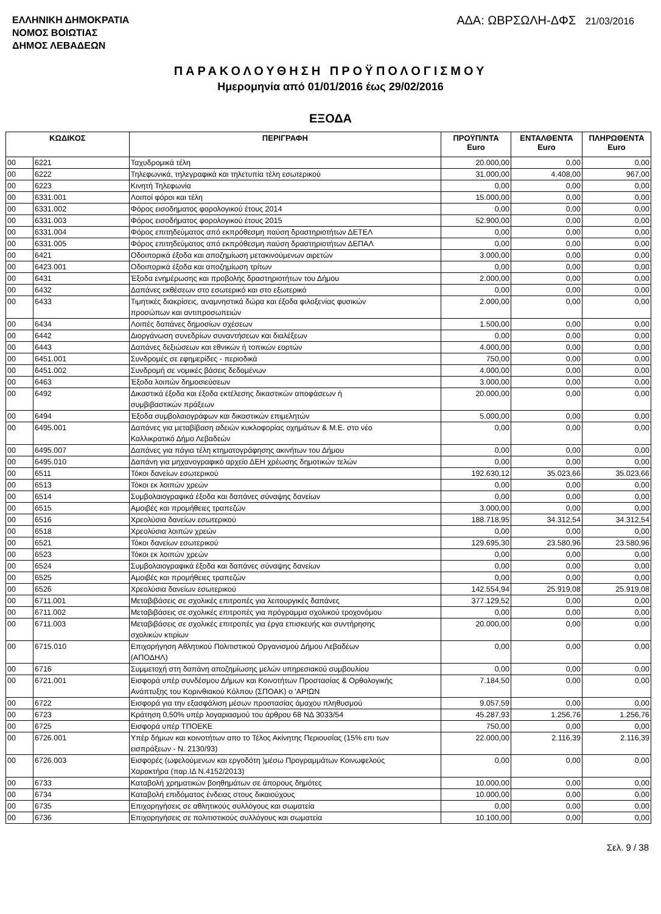ΕΛΛΗΝΙΚΗ ΔΗΜΟΚΡΑΤΙΑ
ΝΟΜΟΣ ΒΟΙΩΤΙΑΣ
ΔΗΜΟΣ ΛΕΒΑΔΕΩΝ
ΑΔΑ: ΩΒΡΣΩΛΗ-ΔΦΣ 21/03/2016
ΠΑΡΑΚΟΛΟΥΘΗΣΗ ΠΡΟΫΠΟΛΟΓΙΣΜΟΥ
Ημερομηνία από 01/01/2016 έως 29/02/2016
ΕΞΟΔΑ
| ΚΩΔΙΚΟΣ | | ΠΕΡΙΓΡΑΦΗ | ΠΡΟΫΠ/ΝΤΑ Euro | ΕΝΤΑΛΘΕΝΤΑ Euro | ΠΛΗΡΩΘΕΝΤΑ Euro |
| --- | --- | --- | --- | --- | --- |
| 00 | 6221 | Ταχυδρομικά τέλη | 20.000,00 | 0,00 | 0,00 |
| 00 | 6222 | Τηλεφωνικά, τηλεγραφικά και τηλετυπία τέλη εσωτερικού | 31.000,00 | 4.408,00 | 967,00 |
| 00 | 6223 | Κινητή Τηλεφωνία | 0,00 | 0,00 | 0,00 |
| 00 | 6331.001 | Λοιποί φόροι και τέλη | 15.000,00 | 0,00 | 0,00 |
| 00 | 6331.002 | Φόρος εισοδηματος φορολογικού έτους 2014 | 0,00 | 0,00 | 0,00 |
| 00 | 6331.003 | Φόρος εισοδήματος φορολογικού έτους 2015 | 52.900,00 | 0,00 | 0,00 |
| 00 | 6331.004 | Φόρος επιτηδεύματος από εκπρόθεσμη παύση δραστηριοτήτων ΔΕΤΕΛ | 0,00 | 0,00 | 0,00 |
| 00 | 6331.005 | Φόρος επιτηδεύματος από εκπρόθεσμη παύση δραστηριοτήτων ΔΕΠΑΛ | 0,00 | 0,00 | 0,00 |
| 00 | 6421 | Οδοιπορικά έξοδα και αποζημίωση μετακινούμενων αιρετών | 3.000,00 | 0,00 | 0,00 |
| 00 | 6423.001 | Οδοιπορικά έξοδα και αποζημίωση τρίτων | 0,00 | 0,00 | 0,00 |
| 00 | 6431 | Έξοδα ενημέρωσης και προβολής δραστηριοτήτων του Δήμου | 2.000,00 | 0,00 | 0,00 |
| 00 | 6432 | Δαπάνες εκθέσεων στο εσωτερικό και στο εξωτερικό | 0,00 | 0,00 | 0,00 |
| 00 | 6433 | Τιμητικές διακρίσεις, αναμνηστικά δώρα και έξοδα φιλοξενίας φυσικών προσώπων και αντιπροσωπειών | 2.000,00 | 0,00 | 0,00 |
| 00 | 6434 | Λοιπές δαπάνες δημοσίων σχέσεων | 1.500,00 | 0,00 | 0,00 |
| 00 | 6442 | Διοργάνωση συνεδρίων συναντήσεων και διαλέξεων | 0,00 | 0,00 | 0,00 |
| 00 | 6443 | Δαπάνες δεξιώσεων και εθνικών ή τοπικών εορτών | 4.000,00 | 0,00 | 0,00 |
| 00 | 6451.001 | Συνδρομές σε εφημερίδες - περιοδικά | 750,00 | 0,00 | 0,00 |
| 00 | 6451.002 | Συνδρομή σε νομικές βάσεις δεδομένων | 4.000,00 | 0,00 | 0,00 |
| 00 | 6463 | Έξοδα λοιπών δημοσιεύσεων | 3.000,00 | 0,00 | 0,00 |
| 00 | 6492 | Δικαστικά έξοδα και έξοδα εκτέλεσης δικαστικών αποφάσεων ή συμβιβαστικών πράξεων | 20.000,00 | 0,00 | 0,00 |
| 00 | 6494 | Έξοδα συμβολαιογράφων και δικαστικών επιμελητών | 5.000,00 | 0,00 | 0,00 |
| 00 | 6495.001 | Δαπάνες για μεταβίβαση αδειών κυκλοφορίας οχημάτων & Μ.Ε. στο νέο Καλλικρατικό Δήμο Λεβαδεών | 0,00 | 0,00 | 0,00 |
| 00 | 6495.007 | Δαπάνες για πάγια τέλη κτηματογράφησης ακινήτων του Δήμου | 0,00 | 0,00 | 0,00 |
| 00 | 6495.010 | Δαπάνη για μηχανογραφικό αρχείο ΔΕΗ χρέωσης δημοτικών τελών | 0,00 | 0,00 | 0,00 |
| 00 | 6511 | Τόκοι δανείων εσωτερικού | 192.630,12 | 35.023,66 | 35.023,66 |
| 00 | 6513 | Τόκοι εκ λοιπών χρεών | 0,00 | 0,00 | 0,00 |
| 00 | 6514 | Συμβολαιογραφικά έξοδα και δαπάνες σύναψης δανείων | 0,00 | 0,00 | 0,00 |
| 00 | 6515 | Αμοιβές και προμήθειες τραπεζών | 3.000,00 | 0,00 | 0,00 |
| 00 | 6516 | Χρεολύσια δανείων εσωτερικού | 188.718,95 | 34.312,54 | 34.312,54 |
| 00 | 6518 | Χρεολύσια λοιπών χρεών | 0,00 | 0,00 | 0,00 |
| 00 | 6521 | Τόκοι δανείων εσωτερικού | 129.695,30 | 23.580,96 | 23.580,96 |
| 00 | 6523 | Τόκοι εκ λοιπών χρεών | 0,00 | 0,00 | 0,00 |
| 00 | 6524 | Συμβολαιογραφικά έξοδα και δαπάνες σύναψης δανείων | 0,00 | 0,00 | 0,00 |
| 00 | 6525 | Αμοιβές και προμήθειες τραπεζών | 0,00 | 0,00 | 0,00 |
| 00 | 6526 | Χρεολύσια δανείων εσωτερικού | 142.554,94 | 25.919,08 | 25.919,08 |
| 00 | 6711.001 | Μεταβιβάσεις σε σχολικές επιτροπές για λειτουργικές δαπάνες | 377.129,52 | 0,00 | 0,00 |
| 00 | 6711.002 | Μεταβιβάσεις σε σχολικές επιτροπές για πρόγραμμα σχολικού τροχονόμου | 0,00 | 0,00 | 0,00 |
| 00 | 6711.003 | Μεταβιβάσεις σε σχολικές επιτροπές για έργα επισκευής και συντήρησης σχολικών κτιρίων | 20.000,00 | 0,00 | 0,00 |
| 00 | 6715.010 | Επιχορήγηση Αθλητικού Πολιτιστικού Οργανισμού Δήμου Λεβαδέων (ΑΠΟΔΗΛ) | 0,00 | 0,00 | 0,00 |
| 00 | 6716 | Συμμετοχή στη δαπάνη αποζημίωσης μελών υπηρεσιακού συμβουλίου | 0,00 | 0,00 | 0,00 |
| 00 | 6721.001 | Εισφορά υπέρ συνδέσμου Δήμων και Κοινοτήτων Προστασίας & Ορθολογικής Ανάπτυξης του Κορινθιακού Κόλπου (ΣΠΟΑΚ) ο 'ΑΡΙΩΝ | 7.184,50 | 0,00 | 0,00 |
| 00 | 6722 | Εισφορά για την εξασφάλιση μέσων προστασίας άμαχου πληθυσμού | 9.057,59 | 0,00 | 0,00 |
| 00 | 6723 | Κράτηση 0,50% υπέρ λογαριασμού του άρθρου 68 ΝΔ 3033/54 | 45.287,93 | 1.256,76 | 1.256,76 |
| 00 | 6725 | Εισφορά υπέρ ΤΠΟΕΚΕ | 750,00 | 0,00 | 0,00 |
| 00 | 6726.001 | Υπέρ δήμων και κοινοτήτων απο το Τέλος Ακίνητης Περιουσίας (15% επι των εισπράξεων - Ν. 2130/93) | 22.000,00 | 2.116,39 | 2.116,39 |
| 00 | 6726.003 | Εισφορές (ωφελούμενων και εργοδότη )μέσω Προγραμμάτων Κοινωφελούς Χαρακτήρα (παρ.ΙΔ Ν.4152/2013) | 0,00 | 0,00 | 0,00 |
| 00 | 6733 | Καταβολή χρηματικών βοηθημάτων σε άπορους δημότες | 10.000,00 | 0,00 | 0,00 |
| 00 | 6734 | Καταβολή επιδόματος ένδειας στους δικαιούχους | 10.000,00 | 0,00 | 0,00 |
| 00 | 6735 | Επιχορηγήσεις σε αθλητικούς συλλόγους και σωματεία | 0,00 | 0,00 | 0,00 |
| 00 | 6736 | Επιχορηγήσεις σε πολιτιστικούς συλλόγους και σωματεία | 10.100,00 | 0,00 | 0,00 |
Σελ. 9 / 38